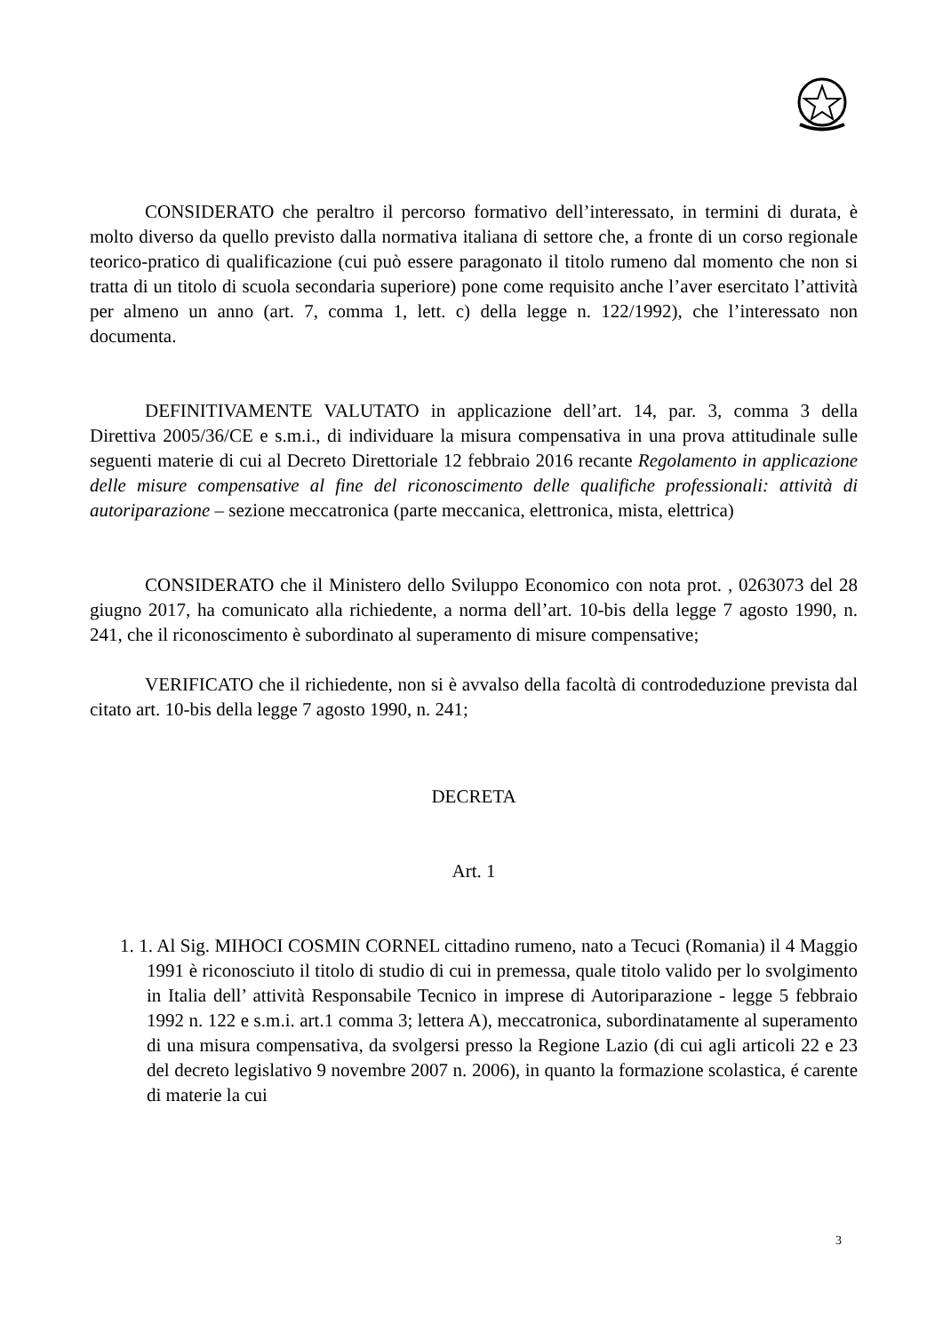CONSIDERATO che peraltro il percorso formativo dell’interessato, in termini di durata, è molto diverso da quello previsto dalla normativa italiana di settore che, a fronte di un corso regionale teorico-pratico di qualificazione (cui può essere paragonato il titolo rumeno dal momento che non si tratta di un titolo di scuola secondaria superiore) pone come requisito anche l’aver esercitato l’attività per almeno un anno (art. 7, comma 1, lett. c) della legge n. 122/1992), che l’interessato non documenta.
DEFINITIVAMENTE VALUTATO in applicazione dell’art. 14, par. 3, comma 3 della Direttiva 2005/36/CE e s.m.i., di individuare la misura compensativa in una prova attitudinale sulle seguenti materie di cui al Decreto Direttoriale 12 febbraio 2016 recante Regolamento in applicazione delle misure compensative al fine del riconoscimento delle qualifiche professionali: attività di autoriparazione – sezione meccatronica (parte meccanica, elettronica, mista, elettrica)
CONSIDERATO che il Ministero dello Sviluppo Economico con nota prot. , 0263073 del 28 giugno 2017, ha comunicato alla richiedente, a norma dell’art. 10-bis della legge 7 agosto 1990, n. 241, che il riconoscimento è subordinato al superamento di misure compensative;
VERIFICATO che il richiedente, non si è avvalso della facoltà di controdeduzione prevista dal citato art. 10-bis della legge 7 agosto 1990, n. 241;
DECRETA
Art. 1
1. 1. Al Sig. MIHOCI COSMIN CORNEL cittadino rumeno, nato a Tecuci (Romania) il 4 Maggio 1991 è riconosciuto il titolo di studio di cui in premessa, quale titolo valido per lo svolgimento in Italia dell’ attività Responsabile Tecnico in imprese di Autoriparazione - legge 5 febbraio 1992 n. 122 e s.m.i. art.1 comma 3; lettera A), meccatronica, subordinatamente al superamento di una misura compensativa, da svolgersi presso la Regione Lazio (di cui agli articoli 22 e 23 del decreto legislativo 9 novembre 2007 n. 2006), in quanto la formazione scolastica, é carente di materie la cui
3